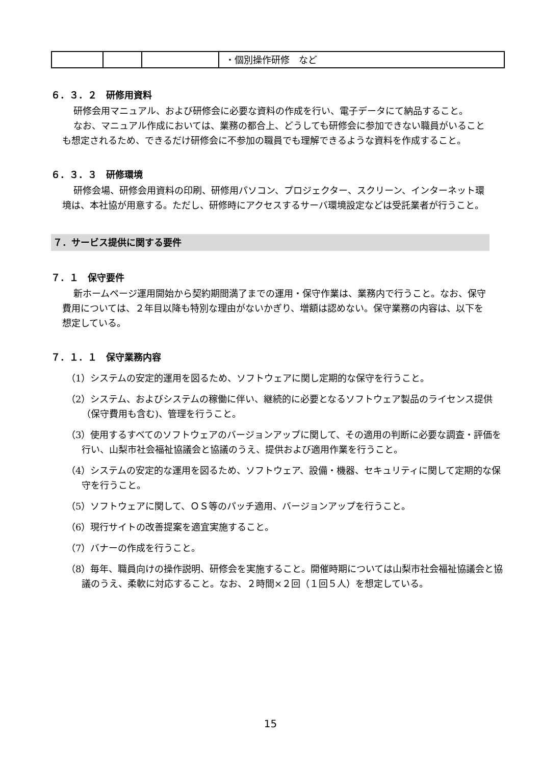| | | | ・個別操作研修 など |
６．３．２　研修用資料
研修会用マニュアル、および研修会に必要な資料の作成を行い、電子データにて納品すること。
なお、マニュアル作成においては、業務の都合上、どうしても研修会に参加できない職員がいることも想定されるため、できるだけ研修会に不参加の職員でも理解できるような資料を作成すること。
６．３．３　研修環境
研修会場、研修会用資料の印刷、研修用パソコン、プロジェクター、スクリーン、インターネット環境は、本社協が用意する。ただし、研修時にアクセスするサーバ環境設定などは受託業者が行うこと。
７．サービス提供に関する要件
７．１　保守要件
新ホームページ運用開始から契約期間満了までの運用・保守作業は、業務内で行うこと。なお、保守費用については、２年目以降も特別な理由がないかぎり、増額は認めない。保守業務の内容は、以下を想定している。
７．１．１　保守業務内容
（1）システムの安定的運用を図るため、ソフトウェアに関し定期的な保守を行うこと。
（2）システム、およびシステムの稼働に伴い、継続的に必要となるソフトウェア製品のライセンス提供（保守費用も含む)、管理を行うこと。
（3）使用するすべてのソフトウェアのバージョンアップに関して、その適用の判断に必要な調査・評価を行い、山梨市社会福祉協議会と協議のうえ、提供および適用作業を行うこと。
（4）システムの安定的な運用を図るため、ソフトウェア、設備・機器、セキュリティに関して定期的な保守を行うこと。
（5）ソフトウェアに関して、ＯＳ等のパッチ適用、バージョンアップを行うこと。
（6）現行サイトの改善提案を適宜実施すること。
（7）バナーの作成を行うこと。
（8）毎年、職員向けの操作説明、研修会を実施すること。開催時期については山梨市社会福祉協議会と協議のうえ、柔軟に対応すること。なお、２時間×２回（１回５人）を想定している。
15